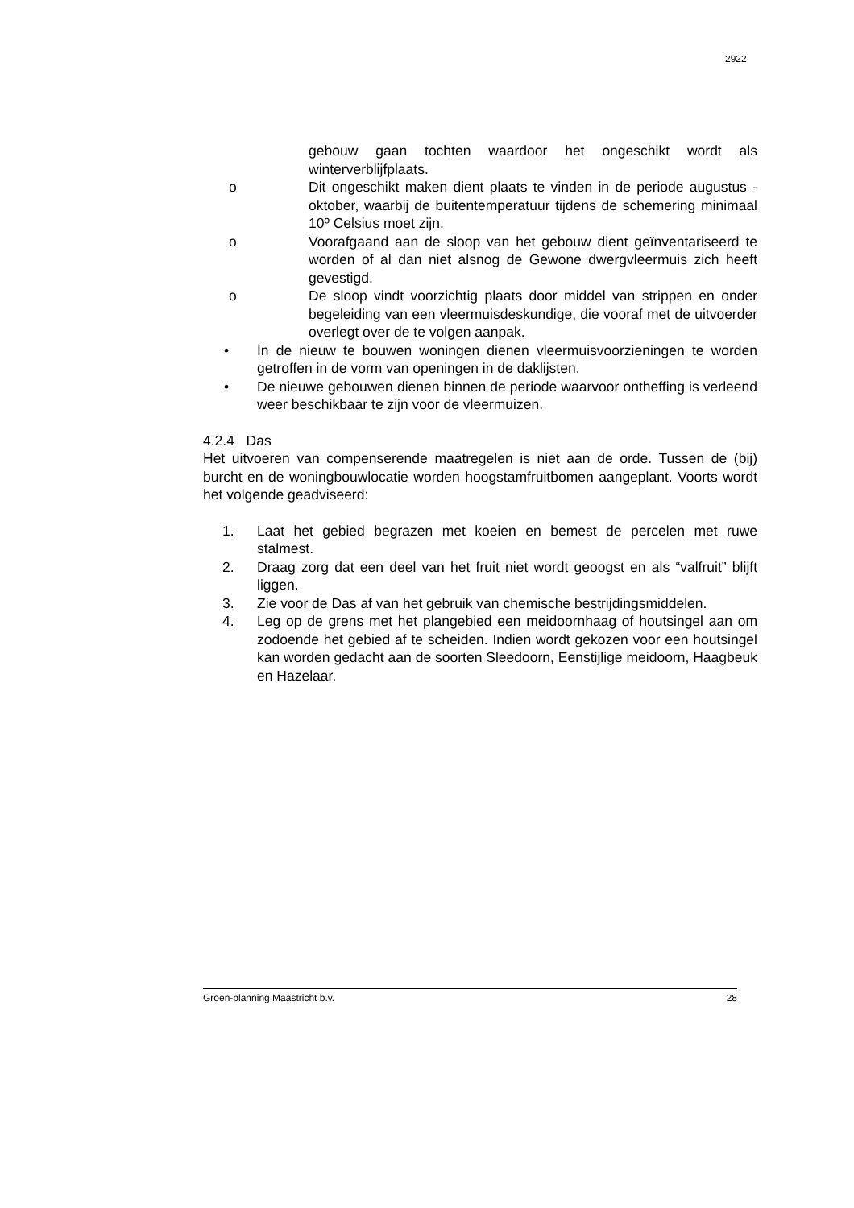2922
gebouw gaan tochten waardoor het ongeschikt wordt als winterverblijfplaats.
o Dit ongeschikt maken dient plaats te vinden in de periode augustus - oktober, waarbij de buitentemperatuur tijdens de schemering minimaal 10º Celsius moet zijn.
o Voorafgaand aan de sloop van het gebouw dient geïnventariseerd te worden of al dan niet alsnog de Gewone dwergvleermuis zich heeft gevestigd.
o De sloop vindt voorzichtig plaats door middel van strippen en onder begeleiding van een vleermuisdeskundige, die vooraf met de uitvoerder overlegt over de te volgen aanpak.
• In de nieuw te bouwen woningen dienen vleermuisvoorzieningen te worden getroffen in de vorm van openingen in de daklijsten.
• De nieuwe gebouwen dienen binnen de periode waarvoor ontheffing is verleend weer beschikbaar te zijn voor de vleermuizen.
4.2.4 Das
Het uitvoeren van compenserende maatregelen is niet aan de orde. Tussen de (bij) burcht en de woningbouwlocatie worden hoogstamfruitbomen aangeplant. Voorts wordt het volgende geadviseerd:
1. Laat het gebied begrazen met koeien en bemest de percelen met ruwe stalmest.
2. Draag zorg dat een deel van het fruit niet wordt geoogst en als “valfruit” blijft liggen.
3. Zie voor de Das af van het gebruik van chemische bestrijdingsmiddelen.
4. Leg op de grens met het plangebied een meidoornhaag of houtsingel aan om zodoende het gebied af te scheiden. Indien wordt gekozen voor een houtsingel kan worden gedacht aan de soorten Sleedoorn, Eenstijlige meidoorn, Haagbeuk en Hazelaar.
Groen-planning Maastricht b.v. 28